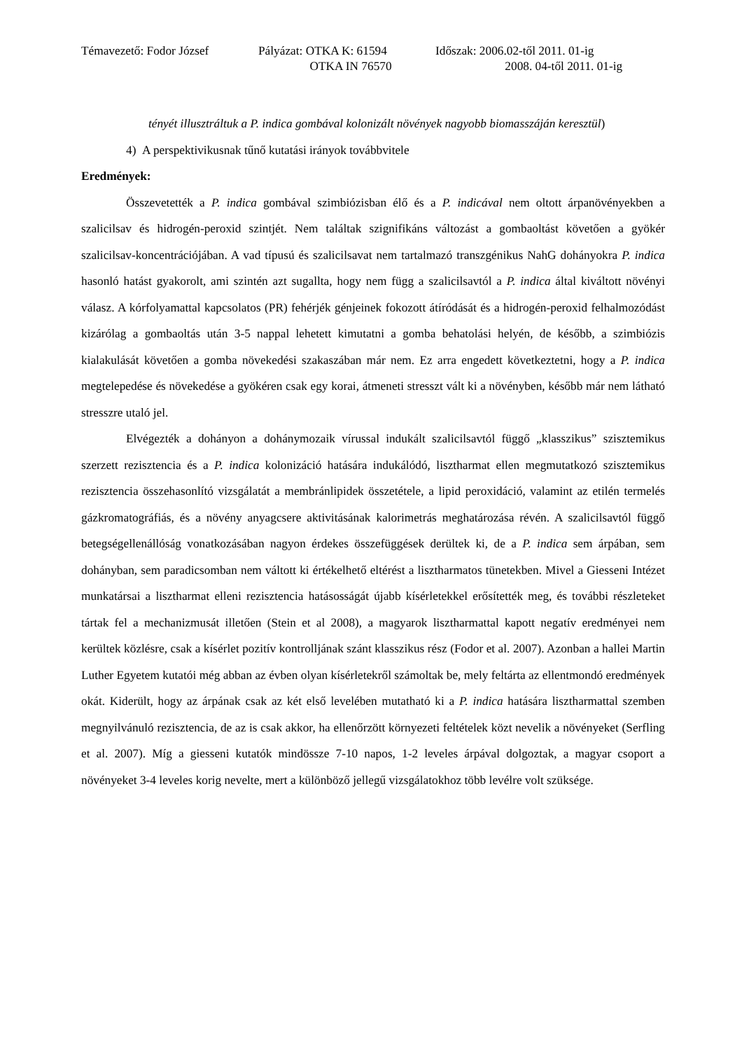Témavezető: Fodor József
Pályázat: OTKA K: 61594
Időszak: 2006.02-től 2011. 01-ig
OTKA IN 76570
2008. 04-től 2011. 01-ig
tényét illusztráltuk a P. indica gombával kolonizált növények nagyobb biomasszáján keresztül)
4) A perspektivikusnak tűnő kutatási irányok továbbvitele
Eredmények:
Összevetették a P. indica gombával szimbiózisban élő és a P. indicával nem oltott árpanövényekben a szalicilsav és hidrogén-peroxid szintjét. Nem találtak szignifikáns változást a gombaoltást követően a gyökér szalicilsav-koncentrációjában. A vad típusú és szalicilsavat nem tartalmazó transzgénikus NahG dohányokra P. indica hasonló hatást gyakorolt, ami szintén azt sugallta, hogy nem függ a szalicilsavtól a P. indica által kiváltott növényi válasz. A kórfolyamattal kapcsolatos (PR) fehérjék génjeinek fokozott átíródását és a hidrogén-peroxid felhalmozódást kizárólag a gombaoltás után 3-5 nappal lehetett kimutatni a gomba behatolási helyén, de később, a szimbiózis kialakulását követően a gomba növekedési szakaszában már nem. Ez arra engedett következtetni, hogy a P. indica megtelepedése és növekedése a gyökéren csak egy korai, átmeneti stresszt vált ki a növényben, később már nem látható stresszre utaló jel.
Elvégezték a dohányon a dohánymozaik vírussal indukált szalicilsavtól függő „klasszikus” szisztemikus szerzett rezisztencia és a P. indica kolonizáció hatására indukálódó, lisztharmat ellen megmutatkozó szisztemikus rezisztencia összehasonlító vizsgálatát a membránlipidek összetétele, a lipid peroxidáció, valamint az etilén termelés gázkromatográfiás, és a növény anyagcsere aktivitásának kalorimetrás meghatározása révén. A szalicilsavtól függő betegségellenállóság vonatkozásában nagyon érdekes összefüggések derültek ki, de a P. indica sem árpában, sem dohányban, sem paradicsomban nem váltott ki értékelhető eltérést a lisztharmatos tünetekben. Mivel a Giesseni Intézet munkatársai a lisztharmat elleni rezisztencia hatásosságát újabb kísérletekkel erősítették meg, és további részleteket tártak fel a mechanizmusát illetően (Stein et al 2008), a magyarok lisztharmattal kapott negatív eredményei nem kerültek közlésre, csak a kísérlet pozitív kontrolljának szánt klasszikus rész (Fodor et al. 2007). Azonban a hallei Martin Luther Egyetem kutatói még abban az évben olyan kísérletekről számoltak be, mely feltárta az ellentmondó eredmények okát. Kiderült, hogy az árpának csak az két első levelében mutatható ki a P. indica hatására lisztharmattal szemben megnyilvánuló rezisztencia, de az is csak akkor, ha ellenőrzött környezeti feltételek közt nevelik a növényeket (Serfling et al. 2007). Míg a giesseni kutatók mindössze 7-10 napos, 1-2 leveles árpával dolgoztak, a magyar csoport a növényeket 3-4 leveles korig nevelte, mert a különböző jellegű vizsgálatokhoz több levélre volt szüksége.